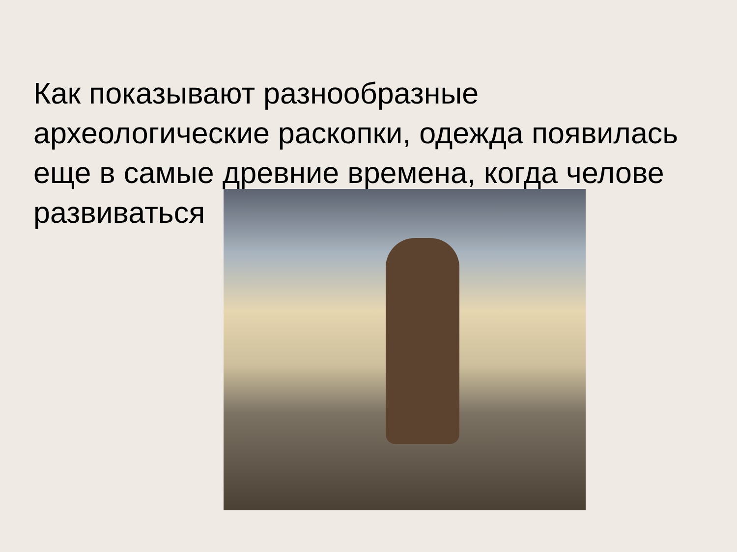Как показывают разнообразные археологические раскопки, одежда появилась еще в самые древние времена, когда челове
развиваться